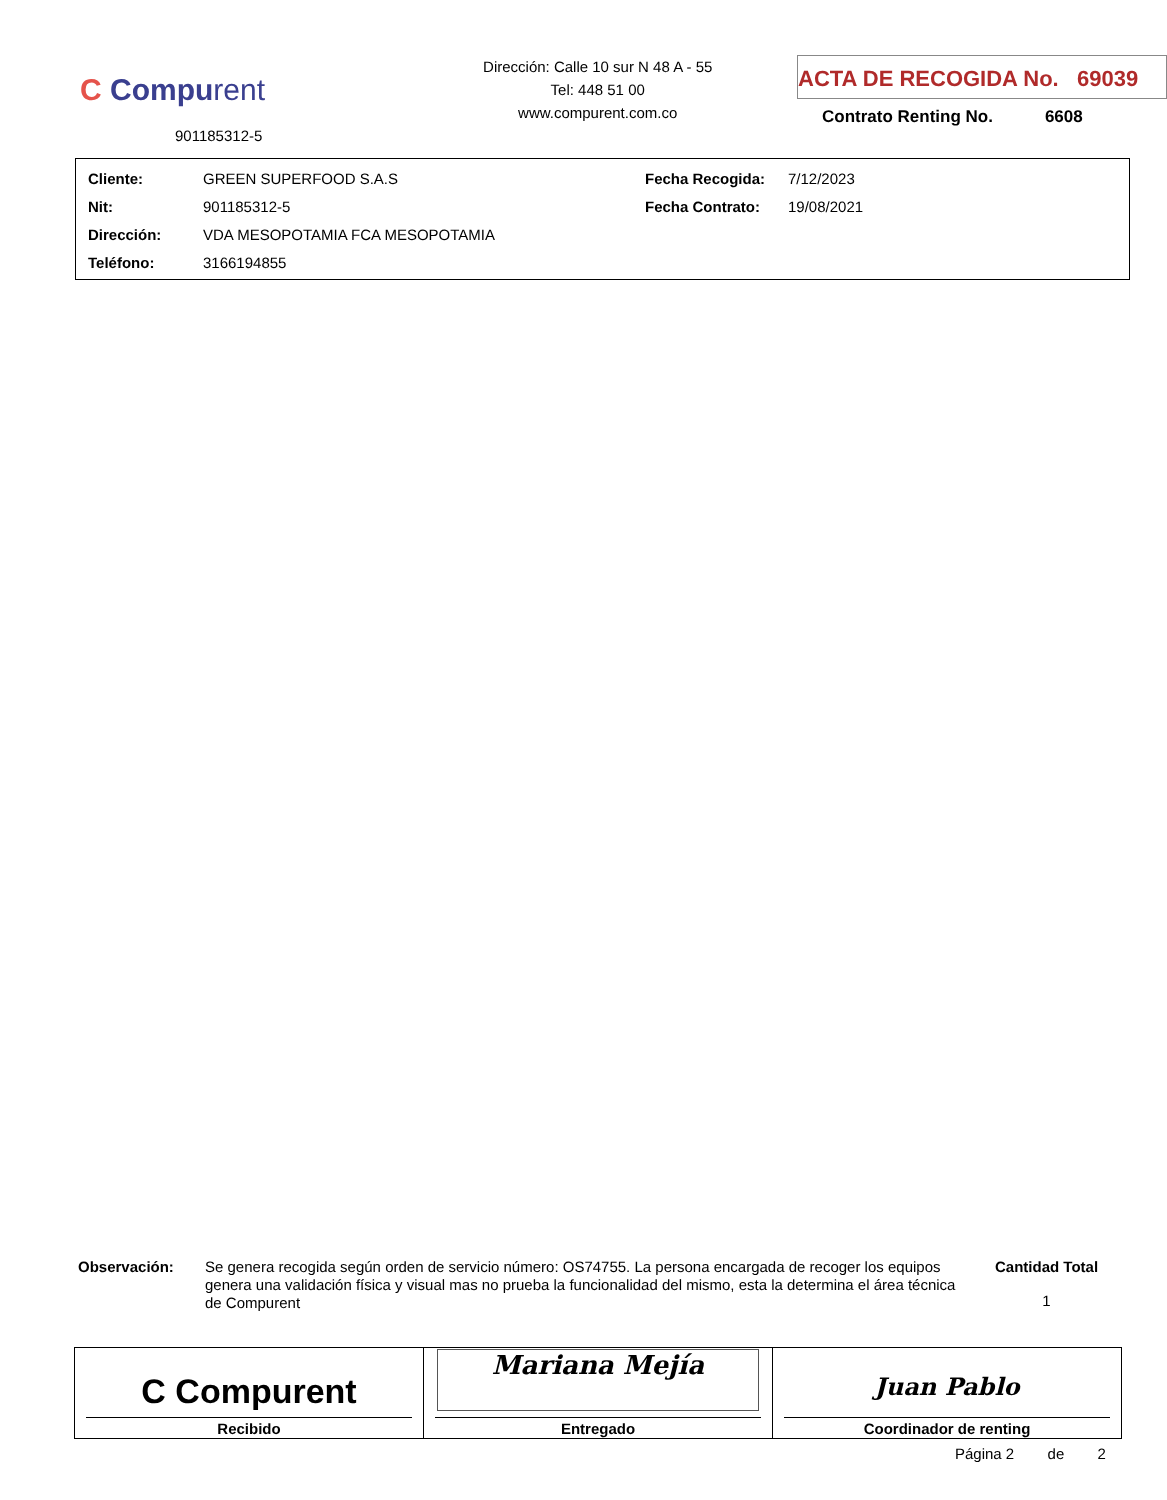C Compurent
901185312-5
Dirección: Calle 10 sur N 48 A - 55
Tel: 448 51 00
www.compurent.com.co
ACTA DE RECOGIDA No. 69039
Contrato Renting No. 6608
| Cliente: | GREEN SUPERFOOD S.A.S | Fecha Recogida: | 7/12/2023 |
| Nit: | 901185312-5 | Fecha Contrato: | 19/08/2021 |
| Dirección: | VDA MESOPOTAMIA FCA MESOPOTAMIA | | |
| Teléfono: | 3166194855 | | |
Observación:
Se genera recogida según orden de servicio número: OS74755. La persona encargada de recoger los equipos genera una validación física y visual mas no prueba la funcionalidad del mismo, esta la determina el área técnica de Compurent
Cantidad Total
1
| C Compurent Recibido | Mariana Mejía Entregado | Juan Pablo Coordinador de renting |
Página 2 de 2